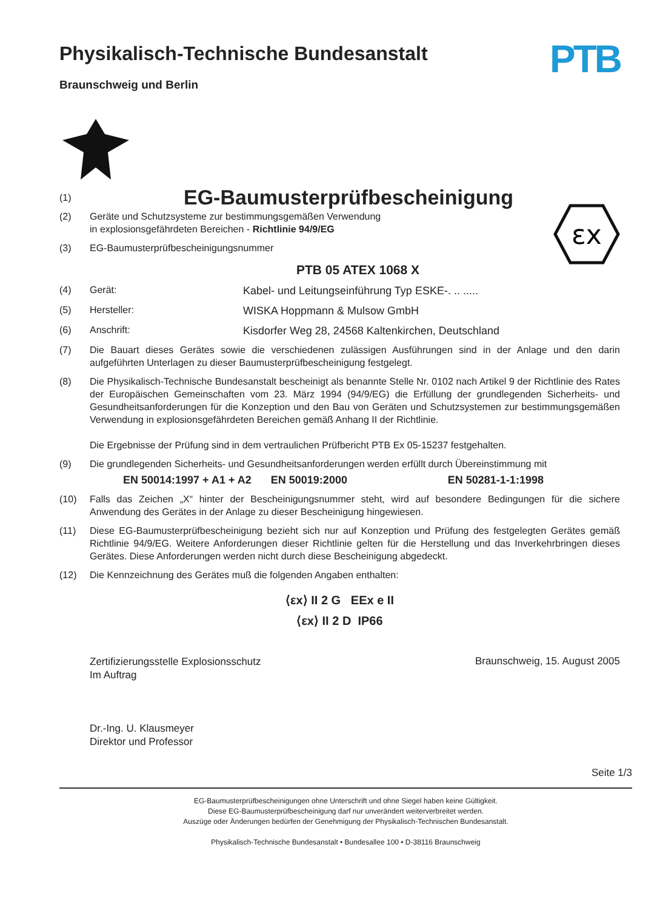Physikalisch-Technische Bundesanstalt
Braunschweig und Berlin
PTB
(1)
EG-Baumusterprüfbescheinigung
(2) Geräte und Schutzsysteme zur bestimmungsgemäßen Verwendung
in explosionsgefährdeten Bereichen - Richtlinie 94/9/EG
(3) EG-Baumusterprüfbescheinigungsnummer
PTB 05 ATEX 1068 X
εx
(4) Gerät: Kabel- und Leitungseinführung Typ ESKE-. .. .....
(5) Hersteller: WISKA Hoppmann & Mulsow GmbH
(6) Anschrift: Kisdorfer Weg 28, 24568 Kaltenkirchen, Deutschland
(7) Die Bauart dieses Gerätes sowie die verschiedenen zulässigen Ausführungen sind in der Anlage und den darin aufgeführten Unterlagen zu dieser Baumusterprüfbescheinigung festgelegt.
(8) Die Physikalisch-Technische Bundesanstalt bescheinigt als benannte Stelle Nr. 0102 nach Artikel 9 der Richtlinie des Rates der Europäischen Gemeinschaften vom 23. März 1994 (94/9/EG) die Erfüllung der grundlegenden Sicherheits- und Gesundheitsanforderungen für die Konzeption und den Bau von Geräten und Schutzsystemen zur bestimmungsgemäßen Verwendung in explosionsgefährdeten Bereichen gemäß Anhang II der Richtlinie.
Die Ergebnisse der Prüfung sind in dem vertraulichen Prüfbericht PTB Ex 05-15237 festgehalten.
(9) Die grundlegenden Sicherheits- und Gesundheitsanforderungen werden erfüllt durch Übereinstimmung mit
EN 50014:1997 + A1 + A2 EN 50019:2000 EN 50281-1-1:1998
(10) Falls das Zeichen „X“ hinter der Bescheinigungsnummer steht, wird auf besondere Bedingungen für die sichere Anwendung des Gerätes in der Anlage zu dieser Bescheinigung hingewiesen.
(11) Diese EG-Baumusterprüfbescheinigung bezieht sich nur auf Konzeption und Prüfung des festgelegten Gerätes gemäß Richtlinie 94/9/EG. Weitere Anforderungen dieser Richtlinie gelten für die Herstellung und das Inverkehrbringen dieses Gerätes. Diese Anforderungen werden nicht durch diese Bescheinigung abgedeckt.
(12) Die Kennzeichnung des Gerätes muß die folgenden Angaben enthalten:
⟨εx⟩ II 2 G EEx e II
⟨εx⟩ II 2 D IP66
Zertifizierungsstelle Explosionsschutz
Im Auftrag
Dr.-Ing. U. Klausmeyer
Direktor und Professor
Braunschweig, 15. August 2005
Seite 1/3
EG-Baumusterprüfbescheinigungen ohne Unterschrift und ohne Siegel haben keine Gültigkeit.
Diese EG-Baumusterprüfbescheinigung darf nur unverändert weiterverbreitet werden.
Auszüge oder Änderungen bedürfen der Genehmigung der Physikalisch-Technischen Bundesanstalt.
Physikalisch-Technische Bundesanstalt • Bundesallee 100 • D-38116 Braunschweig